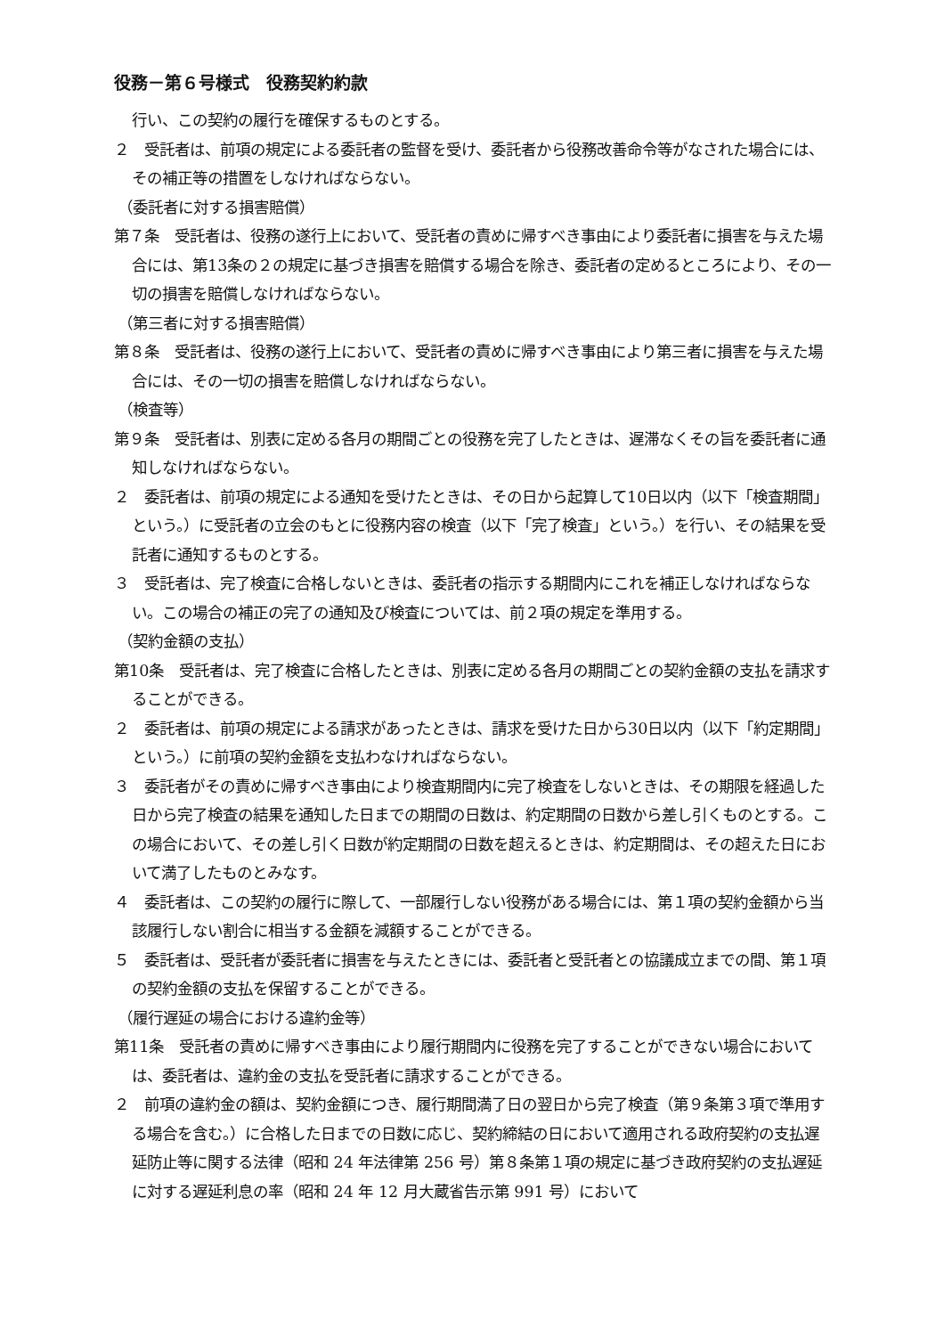役務－第６号様式　役務契約約款
行い、この契約の履行を確保するものとする。
２　受託者は、前項の規定による委託者の監督を受け、委託者から役務改善命令等がなされた場合には、その補正等の措置をしなければならない。
（委託者に対する損害賠償）
第７条　受託者は、役務の遂行上において、受託者の責めに帰すべき事由により委託者に損害を与えた場合には、第13条の２の規定に基づき損害を賠償する場合を除き、委託者の定めるところにより、その一切の損害を賠償しなければならない。
（第三者に対する損害賠償）
第８条　受託者は、役務の遂行上において、受託者の責めに帰すべき事由により第三者に損害を与えた場合には、その一切の損害を賠償しなければならない。
（検査等）
第９条　受託者は、別表に定める各月の期間ごとの役務を完了したときは、遅滞なくその旨を委託者に通知しなければならない。
２　委託者は、前項の規定による通知を受けたときは、その日から起算して10日以内（以下「検査期間」という。）に受託者の立会のもとに役務内容の検査（以下「完了検査」という。）を行い、その結果を受託者に通知するものとする。
３　受託者は、完了検査に合格しないときは、委託者の指示する期間内にこれを補正しなければならない。この場合の補正の完了の通知及び検査については、前２項の規定を準用する。
（契約金額の支払）
第10条　受託者は、完了検査に合格したときは、別表に定める各月の期間ごとの契約金額の支払を請求することができる。
２　委託者は、前項の規定による請求があったときは、請求を受けた日から30日以内（以下「約定期間」という。）に前項の契約金額を支払わなければならない。
３　委託者がその責めに帰すべき事由により検査期間内に完了検査をしないときは、その期限を経過した日から完了検査の結果を通知した日までの期間の日数は、約定期間の日数から差し引くものとする。この場合において、その差し引く日数が約定期間の日数を超えるときは、約定期間は、その超えた日において満了したものとみなす。
４　委託者は、この契約の履行に際して、一部履行しない役務がある場合には、第１項の契約金額から当該履行しない割合に相当する金額を減額することができる。
５　委託者は、受託者が委託者に損害を与えたときには、委託者と受託者との協議成立までの間、第１項の契約金額の支払を保留することができる。
（履行遅延の場合における違約金等）
第11条　受託者の責めに帰すべき事由により履行期間内に役務を完了することができない場合においては、委託者は、違約金の支払を受託者に請求することができる。
２　前項の違約金の額は、契約金額につき、履行期間満了日の翌日から完了検査（第９条第３項で準用する場合を含む。）に合格した日までの日数に応じ、契約締結の日において適用される政府契約の支払遅延防止等に関する法律（昭和 24 年法律第 256 号）第８条第１項の規定に基づき政府契約の支払遅延に対する遅延利息の率（昭和 24 年 12 月大蔵省告示第 991 号）において